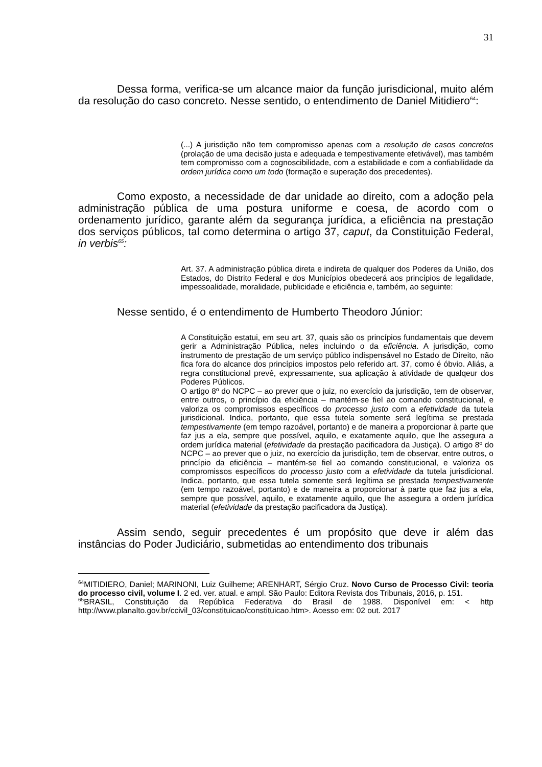31
Dessa forma, verifica-se um alcance maior da função jurisdicional, muito além da resolução do caso concreto. Nesse sentido, o entendimento de Daniel Mitidiero<sup>64</sup>:
(...) A jurisdição não tem compromisso apenas com a resolução de casos concretos (prolação de uma decisão justa e adequada e tempestivamente efetivável), mas também tem compromisso com a cognoscibilidade, com a estabilidade e com a confiabilidade da ordem jurídica como um todo (formação e superação dos precedentes).
Como exposto, a necessidade de dar unidade ao direito, com a adoção pela administração pública de uma postura uniforme e coesa, de acordo com o ordenamento jurídico, garante além da segurança jurídica, a eficiência na prestação dos serviços públicos, tal como determina o artigo 37, caput, da Constituição Federal, in verbis<sup>65</sup>:
Art. 37. A administração pública direta e indireta de qualquer dos Poderes da União, dos Estados, do Distrito Federal e dos Municípios obedecerá aos princípios de legalidade, impessoalidade, moralidade, publicidade e eficiência e, também, ao seguinte:
Nesse sentido, é o entendimento de Humberto Theodoro Júnior:
A Constituição estatui, em seu art. 37, quais são os princípios fundamentais que devem gerir a Administração Pública, neles incluindo o da eficiência. A jurisdição, como instrumento de prestação de um serviço público indispensável no Estado de Direito, não fica fora do alcance dos princípios impostos pelo referido art. 37, como é óbvio. Aliás, a regra constitucional prevê, expressamente, sua aplicação à atividade de qualqeur dos Poderes Públicos.
O artigo 8º do NCPC – ao prever que o juiz, no exercício da jurisdição, tem de observar, entre outros, o princípio da eficiência – mantém-se fiel ao comando constitucional, e valoriza os compromissos específicos do processo justo com a efetividade da tutela jurisdicional. Indica, portanto, que essa tutela somente será legítima se prestada tempestivamente (em tempo razoável, portanto) e de maneira a proporcionar à parte que faz jus a ela, sempre que possível, aquilo, e exatamente aquilo, que lhe assegura a ordem jurídica material (efetividade da prestação pacificadora da Justiça). O artigo 8º do NCPC – ao prever que o juiz, no exercício da jurisdição, tem de observar, entre outros, o princípio da eficiência – mantém-se fiel ao comando constitucional, e valoriza os compromissos específicos do processo justo com a efetividade da tutela jurisdicional. Indica, portanto, que essa tutela somente será legítima se prestada tempestivamente (em tempo razoável, portanto) e de maneira a proporcionar à parte que faz jus a ela, sempre que possível, aquilo, e exatamente aquilo, que lhe assegura a ordem jurídica material (efetividade da prestação pacificadora da Justiça).
Assim sendo, seguir precedentes é um propósito que deve ir além das instâncias do Poder Judiciário, submetidas ao entendimento dos tribunais
<sup>64</sup> MITIDIERO, Daniel; MARINONI, Luiz Guilheme; ARENHART, Sérgio Cruz. Novo Curso de Processo Civil: teoria do processo civil, volume I. 2 ed. ver. atual. e ampl. São Paulo: Editora Revista dos Tribunais, 2016, p. 151.
<sup>65</sup>BRASIL, Constituição da República Federativa do Brasil de 1988. Disponível em: < http http://www.planalto.gov.br/ccivil_03/constituicao/constituicao.htm>. Acesso em: 02 out. 2017